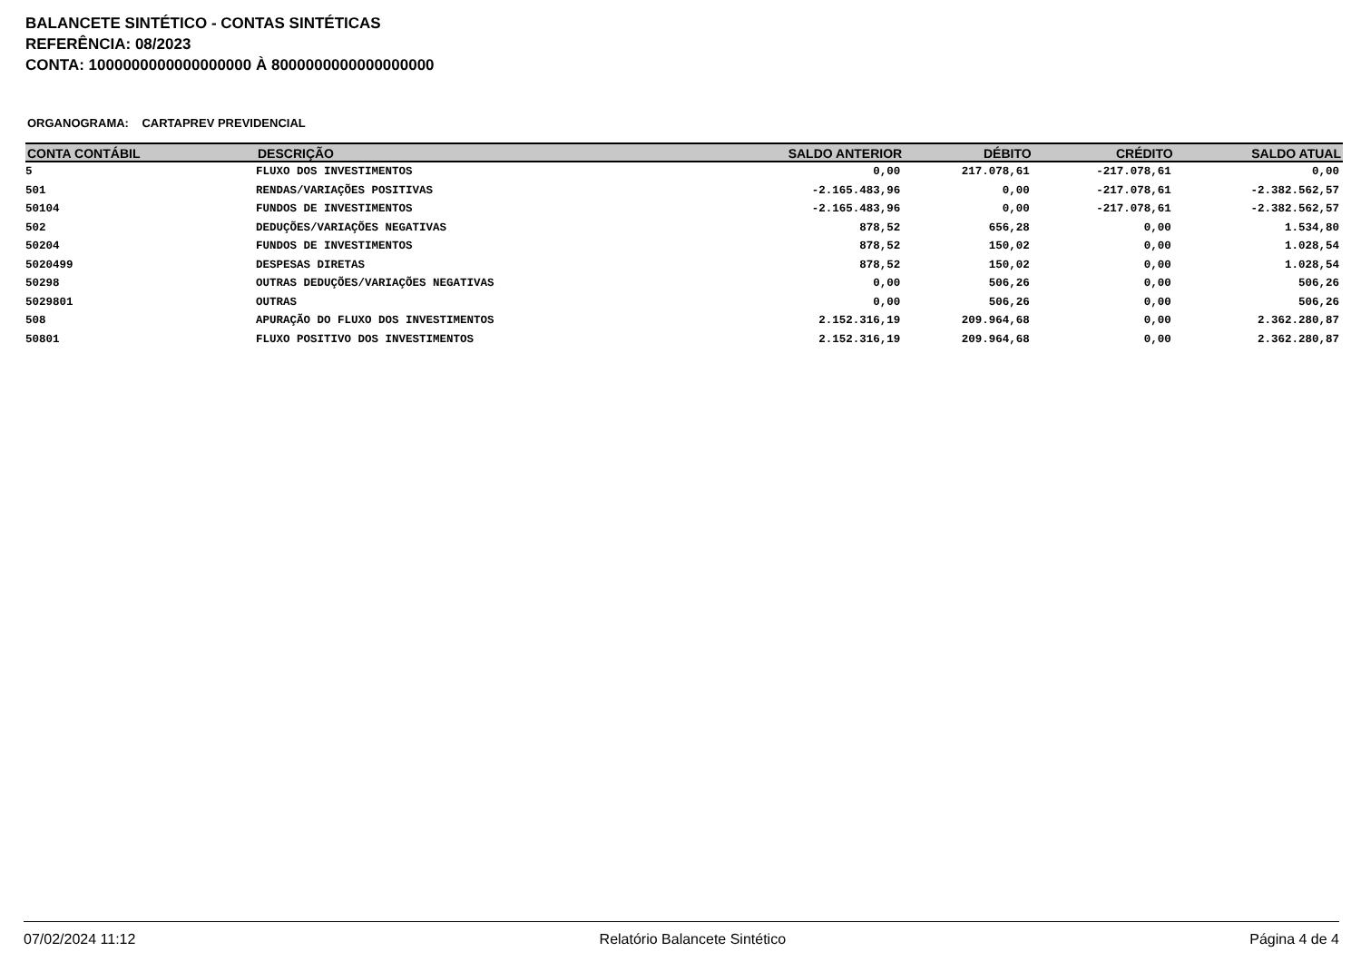BALANCETE SINTÉTICO - CONTAS SINTÉTICAS
REFERÊNCIA: 08/2023
CONTA: 1000000000000000000 À 8000000000000000000
ORGANOGRAMA: CARTAPREV PREVIDENCIAL
| CONTA CONTÁBIL | DESCRIÇÃO | SALDO ANTERIOR | DÉBITO | CRÉDITO | SALDO ATUAL |
| --- | --- | --- | --- | --- | --- |
| 5 | FLUXO DOS INVESTIMENTOS | 0,00 | 217.078,61 | -217.078,61 | 0,00 |
| 501 | RENDAS/VARIAÇÕES POSITIVAS | -2.165.483,96 | 0,00 | -217.078,61 | -2.382.562,57 |
| 50104 | FUNDOS DE INVESTIMENTOS | -2.165.483,96 | 0,00 | -217.078,61 | -2.382.562,57 |
| 502 | DEDUÇÕES/VARIAÇÕES NEGATIVAS | 878,52 | 656,28 | 0,00 | 1.534,80 |
| 50204 | FUNDOS DE INVESTIMENTOS | 878,52 | 150,02 | 0,00 | 1.028,54 |
| 5020499 | DESPESAS DIRETAS | 878,52 | 150,02 | 0,00 | 1.028,54 |
| 50298 | OUTRAS DEDUÇÕES/VARIAÇÕES NEGATIVAS | 0,00 | 506,26 | 0,00 | 506,26 |
| 5029801 | OUTRAS | 0,00 | 506,26 | 0,00 | 506,26 |
| 508 | APURAÇÃO DO FLUXO DOS INVESTIMENTOS | 2.152.316,19 | 209.964,68 | 0,00 | 2.362.280,87 |
| 50801 | FLUXO POSITIVO DOS INVESTIMENTOS | 2.152.316,19 | 209.964,68 | 0,00 | 2.362.280,87 |
07/02/2024 11:12 Relatório Balancete Sintético Página 4 de 4